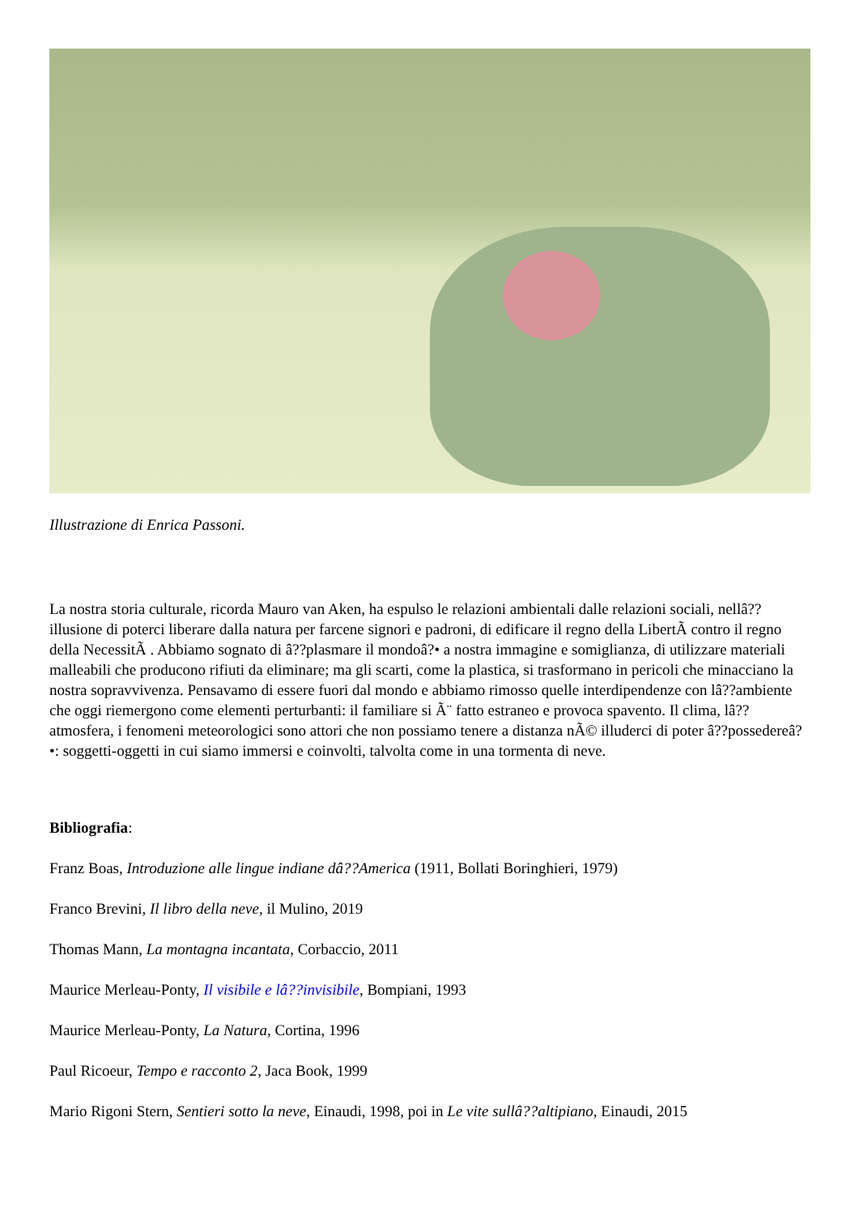Illustrazione di Enrica Passoni.
La nostra storia culturale, ricorda Mauro van Aken, ha espulso le relazioni ambientali dalle relazioni sociali, nellâ??illusione di poterci liberare dalla natura per farcene signori e padroni, di edificare il regno della LibertÃ contro il regno della NecessitÃ . Abbiamo sognato di â??plasmare il mondoâ?• a nostra immagine e somiglianza, di utilizzare materiali malleabili che producono rifiuti da eliminare; ma gli scarti, come la plastica, si trasformano in pericoli che minacciano la nostra sopravvivenza. Pensavamo di essere fuori dal mondo e abbiamo rimosso quelle interdipendenze con lâ??ambiente che oggi riemergono come elementi perturbanti: il familiare si Ã¨ fatto estraneo e provoca spavento. Il clima, lâ??atmosfera, i fenomeni meteorologici sono attori che non possiamo tenere a distanza nÃ© illuderci di poter â??possedereâ?•: soggetti-oggetti in cui siamo immersi e coinvolti, talvolta come in una tormenta di neve.
Bibliografia:
Franz Boas, Introduzione alle lingue indiane dâ??America (1911, Bollati Boringhieri, 1979)
Franco Brevini, Il libro della neve, il Mulino, 2019
Thomas Mann, La montagna incantata, Corbaccio, 2011
Maurice Merleau-Ponty, Il visibile e lâ??invisibile, Bompiani, 1993
Maurice Merleau-Ponty, La Natura, Cortina, 1996
Paul Ricoeur, Tempo e racconto 2, Jaca Book, 1999
Mario Rigoni Stern, Sentieri sotto la neve, Einaudi, 1998, poi in Le vite sullâ??altipiano, Einaudi, 2015